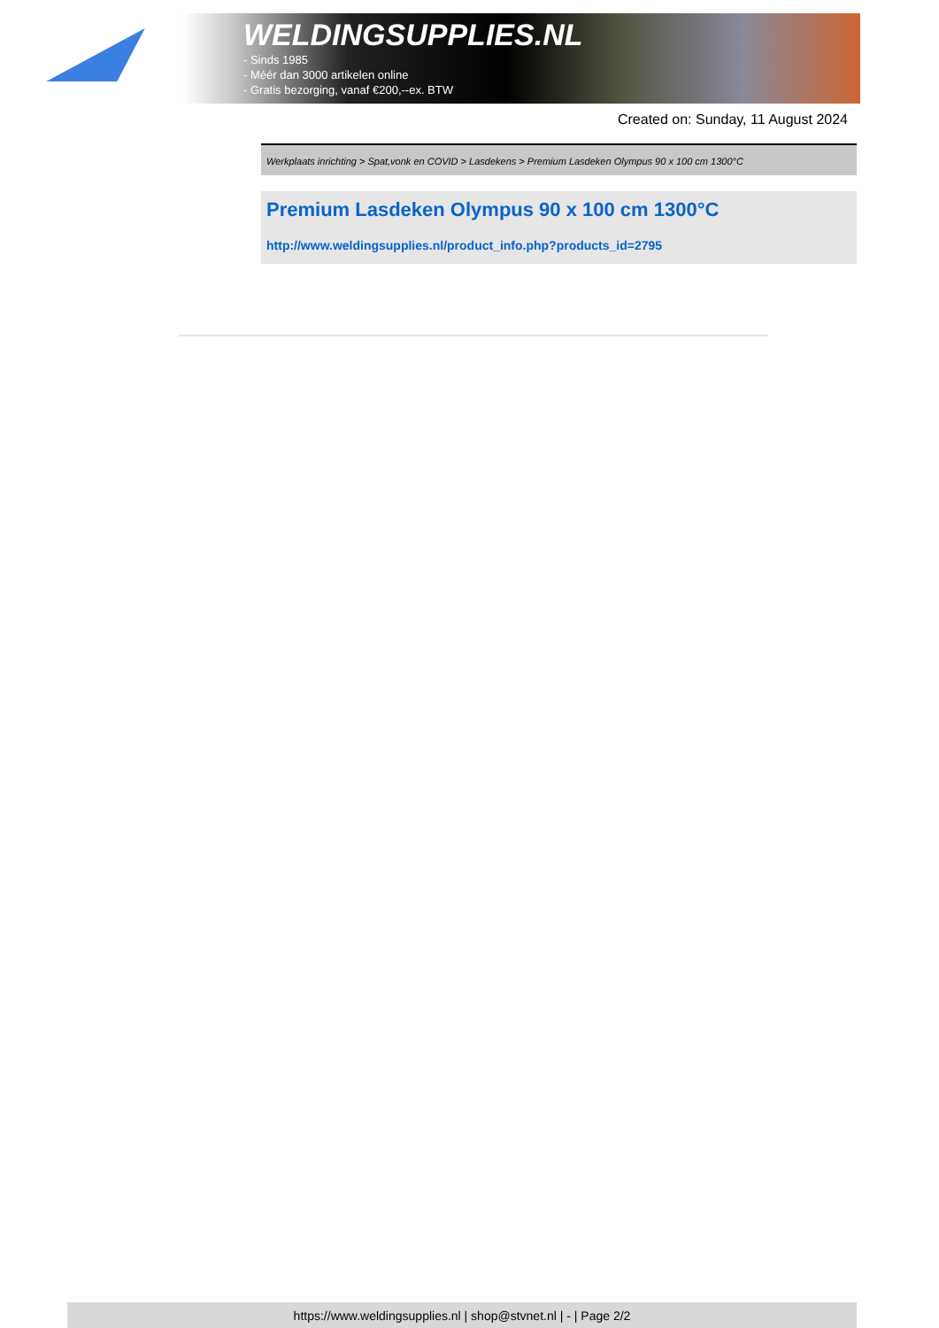WELDINGSUPPLIES.NL
- Sinds 1985
- Méér dan 3000 artikelen online
- Gratis bezorging, vanaf €200,--ex. BTW
Created on: Sunday, 11 August 2024
Werkplaats inrichting > Spat,vonk en COVID > Lasdekens > Premium Lasdeken Olympus 90 x 100 cm 1300°C
Premium Lasdeken Olympus 90 x 100 cm 1300°C
http://www.weldingsupplies.nl/product_info.php?products_id=2795
https://www.weldingsupplies.nl | shop@stvnet.nl | - | Page 2/2